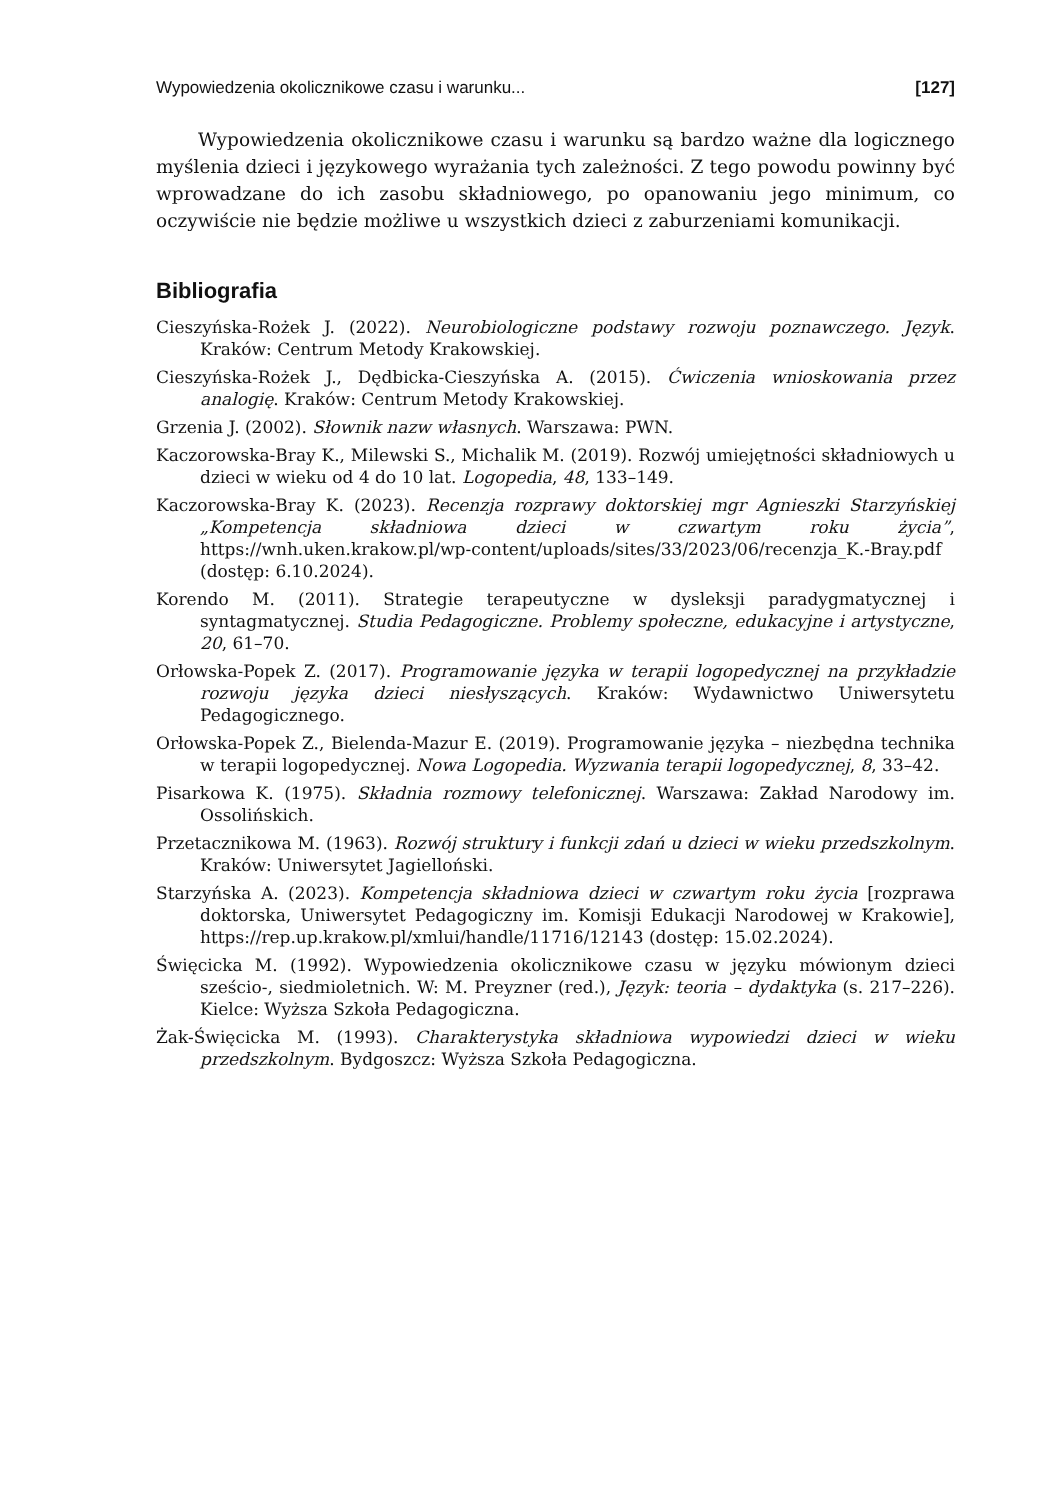Wypowiedzenia okolicznikowe czasu i warunku... [127]
Wypowiedzenia okolicznikowe czasu i warunku są bardzo ważne dla logicznego myślenia dzieci i językowego wyrażania tych zależności. Z tego powodu powinny być wprowadzane do ich zasobu składniowego, po opanowaniu jego minimum, co oczywiście nie będzie możliwe u wszystkich dzieci z zaburzeniami komunikacji.
Bibliografia
Cieszyńska-Rożek J. (2022). Neurobiologiczne podstawy rozwoju poznawczego. Język. Kraków: Centrum Metody Krakowskiej.
Cieszyńska-Rożek J., Dędbicka-Cieszyńska A. (2015). Ćwiczenia wnioskowania przez analogię. Kraków: Centrum Metody Krakowskiej.
Grzenia J. (2002). Słownik nazw własnych. Warszawa: PWN.
Kaczorowska-Bray K., Milewski S., Michalik M. (2019). Rozwój umiejętności składniowych u dzieci w wieku od 4 do 10 lat. Logopedia, 48, 133–149.
Kaczorowska-Bray K. (2023). Recenzja rozprawy doktorskiej mgr Agnieszki Starzyńskiej „Kompetencja składniowa dzieci w czwartym roku życia”, https://wnh.uken.krakow.pl/wp-content/uploads/sites/33/2023/06/recenzja_K.-Bray.pdf (dostęp: 6.10.2024).
Korendo M. (2011). Strategie terapeutyczne w dysleksji paradygmatycznej i syntagmatycznej. Studia Pedagogiczne. Problemy społeczne, edukacyjne i artystyczne, 20, 61–70.
Orłowska-Popek Z. (2017). Programowanie języka w terapii logopedycznej na przykładzie rozwoju języka dzieci niesłyszących. Kraków: Wydawnictwo Uniwersytetu Pedagogicznego.
Orłowska-Popek Z., Bielenda-Mazur E. (2019). Programowanie języka – niezbędna technika w terapii logopedycznej. Nowa Logopedia. Wyzwania terapii logopedycznej, 8, 33–42.
Pisarkowa K. (1975). Składnia rozmowy telefonicznej. Warszawa: Zakład Narodowy im. Ossolińskich.
Przetacznikowa M. (1963). Rozwój struktury i funkcji zdań u dzieci w wieku przedszkolnym. Kraków: Uniwersytet Jagielloński.
Starzyńska A. (2023). Kompetencja składniowa dzieci w czwartym roku życia [rozprawa doktorska, Uniwersytet Pedagogiczny im. Komisji Edukacji Narodowej w Krakowie], https://rep.up.krakow.pl/xmlui/handle/11716/12143 (dostęp: 15.02.2024).
Święcicka M. (1992). Wypowiedzenia okolicznikowe czasu w języku mówionym dzieci sześcio-, siedmioletnich. W: M. Preyzner (red.), Język: teoria – dydaktyka (s. 217–226). Kielce: Wyższa Szkoła Pedagogiczna.
Żak-Święcicka M. (1993). Charakterystyka składniowa wypowiedzi dzieci w wieku przedszkolnym. Bydgoszcz: Wyższa Szkoła Pedagogiczna.